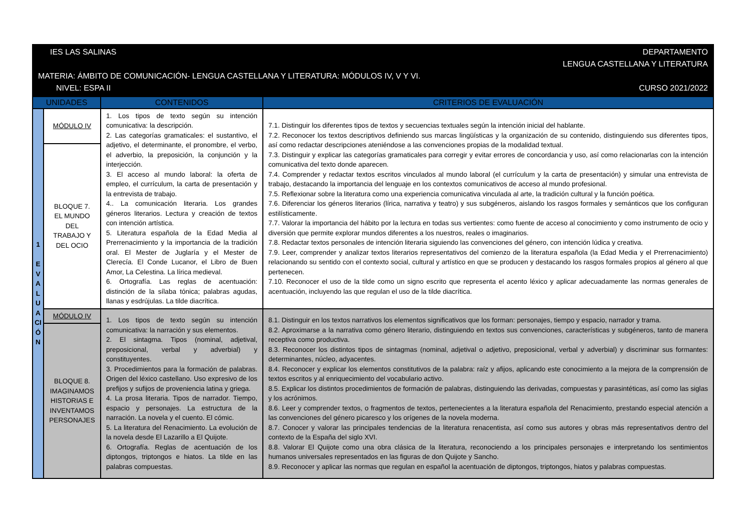IES LAS SALINAS DEPARTAMENTO
LENGUA CASTELLANA Y LITERATURA
MATERIA: ÁMBITO DE COMUNICACIÓN- LENGUA CASTELLANA Y LITERATURA: MÓDULOS IV, V Y VI.
NIVEL: ESPA II CURSO 2021/2022
| UNIDADES | | CONTENIDOS | CRITERIOS DE EVALUACIÓN |
| --- | --- | --- | --- |
| 1 E V A L U A CI Ó N | MÓDULO IV | 1. Los tipos de texto según su intención comunicativa: la descripción. 2. Las categorías gramaticales: el sustantivo, el adjetivo, el determinante, el pronombre, el verbo, el adverbio, la preposición, la conjunción y la interjección. 3. El acceso al mundo laboral: la oferta de empleo, el currículum, la carta de presentación y la entrevista de trabajo. 4.. La comunicación literaria. Los grandes géneros literarios. Lectura y creación de textos con intención artística. 5. Literatura española de la Edad Media al Prerrenacimiento y la importancia de la tradición oral. El Mester de Juglaría y el Mester de Clerecía. El Conde Lucanor, el Libro de Buen Amor, La Celestina. La lírica medieval. 6. Ortografía. Las reglas de acentuación: distinción de la sílaba tónica; palabras agudas, llanas y esdrújulas. La tilde diacrítica. | 7.1. Distinguir los diferentes tipos de textos y secuencias textuales según la intención inicial del hablante. 7.2. Reconocer los textos descriptivos definiendo sus marcas lingüísticas y la organización de su contenido, distinguiendo sus diferentes tipos, así como redactar descripciones ateniéndose a las convenciones propias de la modalidad textual. 7.3. Distinguir y explicar las categorías gramaticales para corregir y evitar errores de concordancia y uso, así como relacionarlas con la intención comunicativa del texto donde aparecen. 7.4. Comprender y redactar textos escritos vinculados al mundo laboral (el currículum y la carta de presentación) y simular una entrevista de trabajo, destacando la importancia del lenguaje en los contextos comunicativos de acceso al mundo profesional. 7.5. Reflexionar sobre la literatura como una experiencia comunicativa vinculada al arte, la tradición cultural y la función poética. 7.6. Diferenciar los géneros literarios (lírica, narrativa y teatro) y sus subgéneros, aislando los rasgos formales y semánticos que los configuran estilísticamente. 7.7. Valorar la importancia del hábito por la lectura en todas sus vertientes: como fuente de acceso al conocimiento y como instrumento de ocio y diversión que permite explorar mundos diferentes a los nuestros, reales o imaginarios. 7.8. Redactar textos personales de intención literaria siguiendo las convenciones del género, con intención lúdica y creativa. 7.9. Leer, comprender y analizar textos literarios representativos del comienzo de la literatura española (la Edad Media y el Prerrenacimiento) relacionando su sentido con el contexto social, cultural y artístico en que se producen y destacando los rasgos formales propios al género al que pertenecen. 7.10. Reconocer el uso de la tilde como un signo escrito que representa el acento léxico y aplicar adecuadamente las normas generales de acentuación, incluyendo las que regulan el uso de la tilde diacrítica. |
| | BLOQUE 7. EL MUNDO DEL TRABAJO Y DEL OCIO | | |
| | MÓDULO IV | 1. Los tipos de texto según su intención comunicativa: la narración y sus elementos. 2. El sintagma. Tipos (nominal, adjetival, preposicional, verbal y adverbial) y constituyentes. 3. Procedimientos para la formación de palabras. Origen del léxico castellano. Uso expresivo de los prefijos y sufijos de proveniencia latina y griega. 4. La prosa literaria. Tipos de narrador. Tiempo, espacio y personajes. La estructura de la narración. La novela y el cuento. El cómic. 5. La literatura del Renacimiento. La evolución de la novela desde El Lazarillo a El Quijote. 6. Ortografía. Reglas de acentuación de los diptongos, triptongos e hiatos. La tilde en las palabras compuestas. | 8.1. Distinguir en los textos narrativos los elementos significativos que los forman: personajes, tiempo y espacio, narrador y trama. 8.2. Aproximarse a la narrativa como género literario, distinguiendo en textos sus convenciones, características y subgéneros, tanto de manera receptiva como productiva. 8.3. Reconocer los distintos tipos de sintagmas (nominal, adjetival o adjetivo, preposicional, verbal y adverbial) y discriminar sus formantes: determinantes, núcleo, adyacentes. 8.4. Reconocer y explicar los elementos constitutivos de la palabra: raíz y afijos, aplicando este conocimiento a la mejora de la comprensión de textos escritos y al enriquecimiento del vocabulario activo. 8.5. Explicar los distintos procedimientos de formación de palabras, distinguiendo las derivadas, compuestas y parasintéticas, así como las siglas y los acrónimos. 8.6. Leer y comprender textos, o fragmentos de textos, pertenecientes a la literatura española del Renacimiento, prestando especial atención a las convenciones del género picaresco y los orígenes de la novela moderna. 8.7. Conocer y valorar las principales tendencias de la literatura renacentista, así como sus autores y obras más representativos dentro del contexto de la España del siglo XVI. 8.8. Valorar El Quijote como una obra clásica de la literatura, reconociendo a los principales personajes e interpretando los sentimientos humanos universales representados en las figuras de don Quijote y Sancho. 8.9. Reconocer y aplicar las normas que regulan en español la acentuación de diptongos, triptongos, hiatos y palabras compuestas. |
| | BLOQUE 8. IMAGINAMOS HISTORIAS E INVENTAMOS PERSONAJES | | |